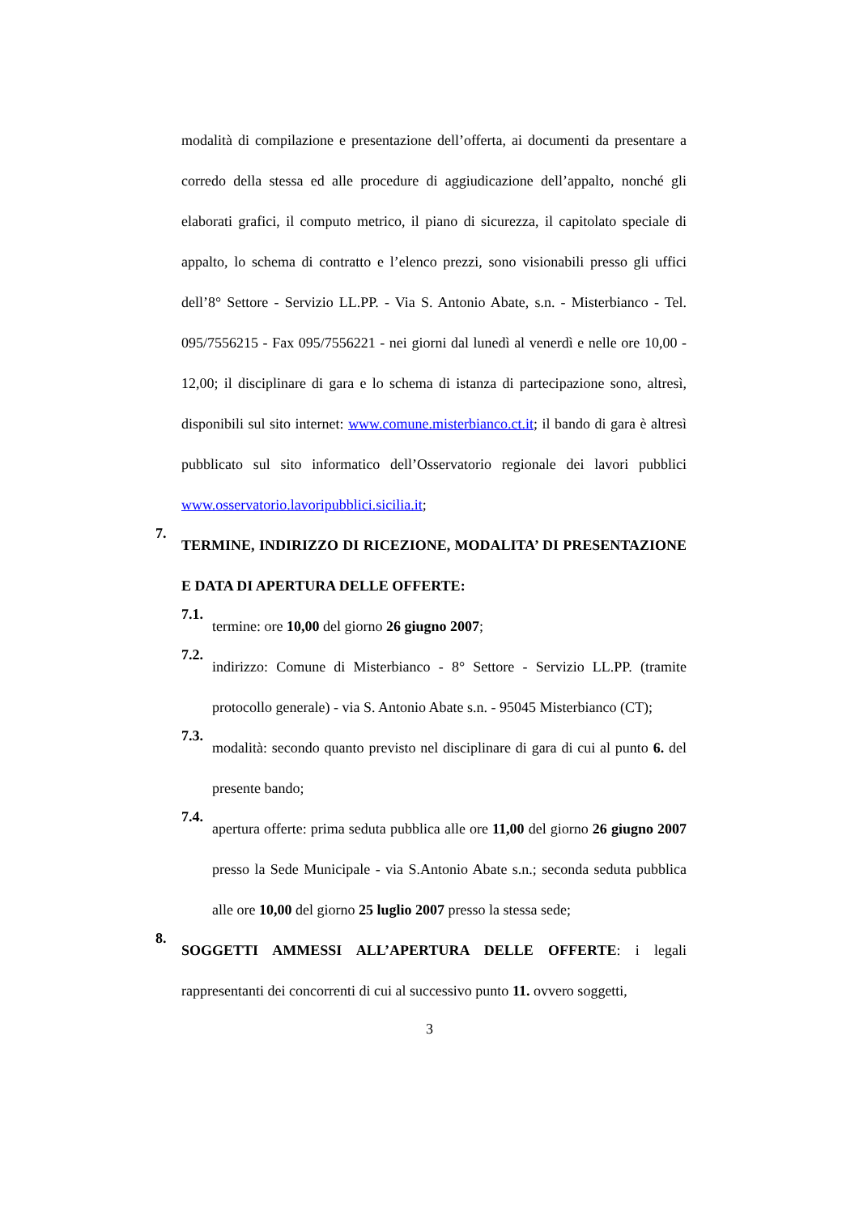modalità di compilazione e presentazione dell’offerta, ai documenti da presentare a corredo della stessa ed alle procedure di aggiudicazione dell’appalto, nonché gli elaborati grafici, il computo metrico, il piano di sicurezza, il capitolato speciale di appalto, lo schema di contratto e l’elenco prezzi, sono visionabili presso gli uffici dell’8° Settore - Servizio LL.PP. - Via S. Antonio Abate, s.n. - Misterbianco - Tel. 095/7556215 - Fax 095/7556221 - nei giorni dal lunedì al venerdì e nelle ore 10,00 - 12,00; il disciplinare di gara e lo schema di istanza di partecipazione sono, altresì, disponibili sul sito internet: www.comune.misterbianco.ct.it; il bando di gara è altresì pubblicato sul sito informatico dell’Osservatorio regionale dei lavori pubblici www.osservatorio.lavoripubblici.sicilia.it;
7.
TERMINE, INDIRIZZO DI RICEZIONE, MODALITA’ DI PRESENTAZIONE E DATA DI APERTURA DELLE OFFERTE:
7.1.
termine: ore 10,00 del giorno 26 giugno 2007;
7.2.
indirizzo: Comune di Misterbianco - 8° Settore - Servizio LL.PP. (tramite protocollo generale) - via S. Antonio Abate s.n. - 95045 Misterbianco (CT);
7.3.
modalità: secondo quanto previsto nel disciplinare di gara di cui al punto 6. del presente bando;
7.4.
apertura offerte: prima seduta pubblica alle ore 11,00 del giorno 26 giugno 2007 presso la Sede Municipale - via S.Antonio Abate s.n.; seconda seduta pubblica alle ore 10,00 del giorno 25 luglio 2007 presso la stessa sede;
8.
SOGGETTI AMMESSI ALL’APERTURA DELLE OFFERTE: i legali rappresentanti dei concorrenti di cui al successivo punto 11. ovvero soggetti,
3